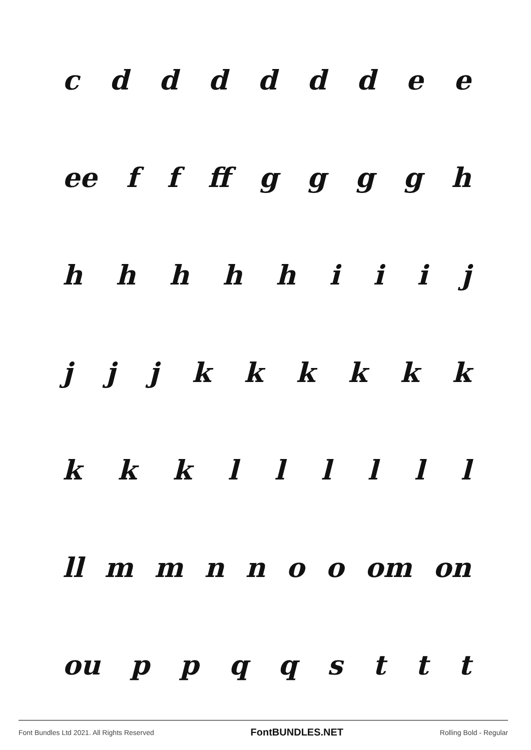cddddddee
ee ff ff ggggh
hhhhhiiij
jjjkkkkkk
kkkllllll
ll mmnnoo om on
ou ppqqsttt
Font Bundles Ltd 2021. All Rights Reserved FontBUNDLES.NET Rolling Bold - Regular